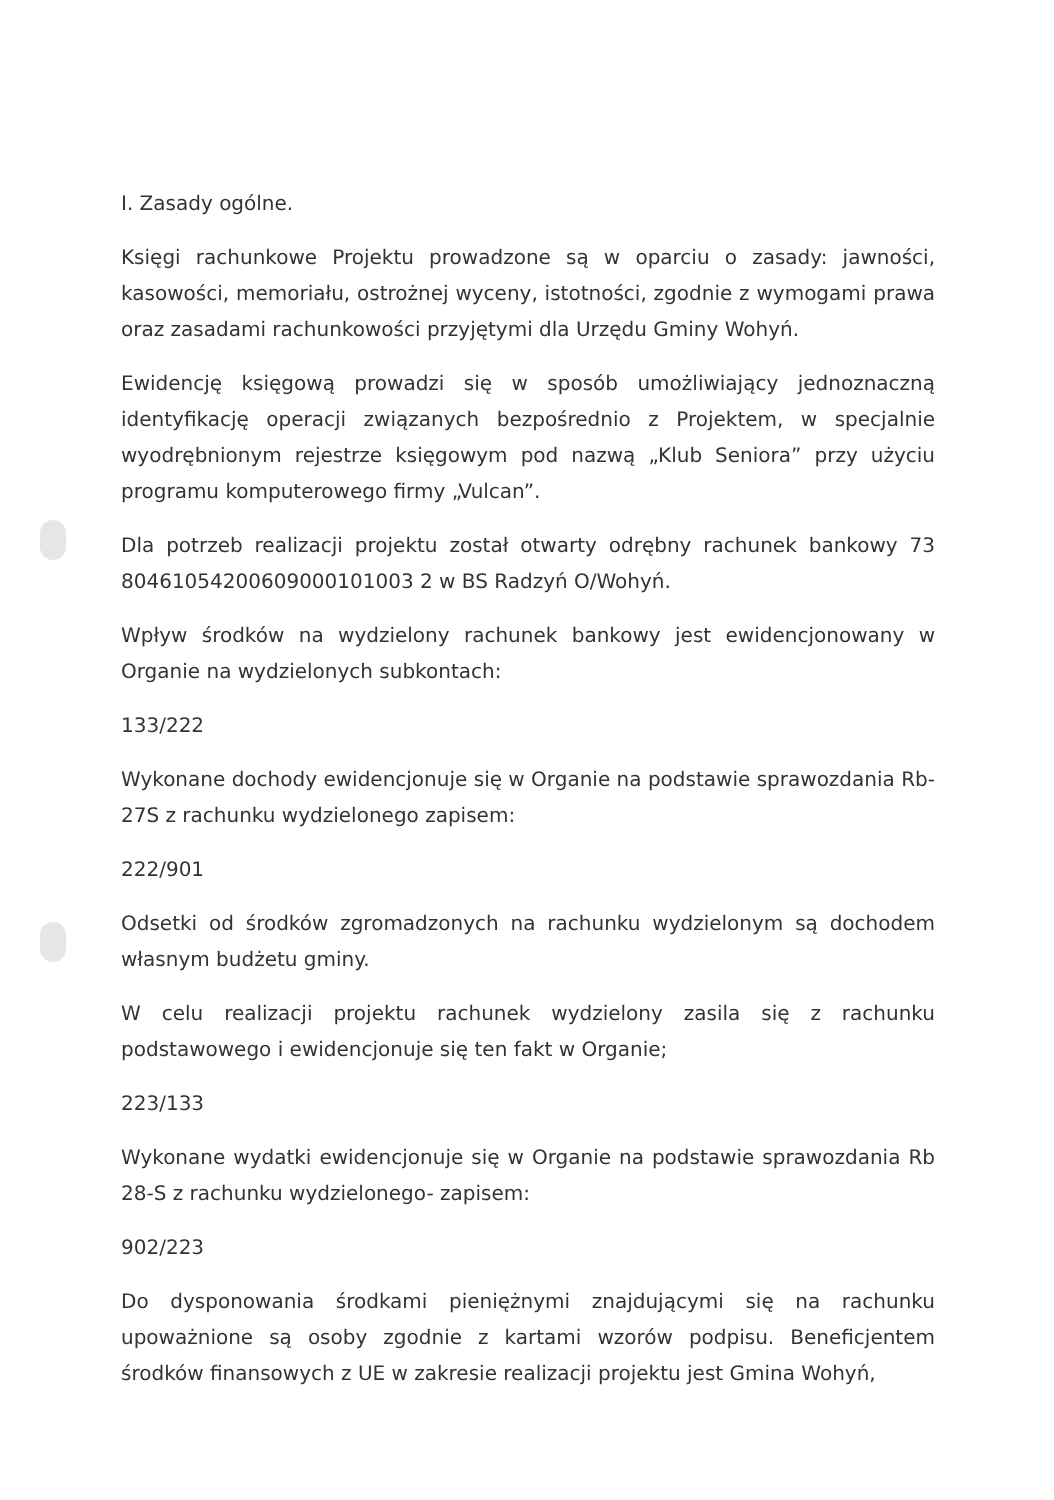I. Zasady ogólne.
Księgi rachunkowe Projektu prowadzone są w oparciu o zasady: jawności, kasowości, memoriału, ostrożnej wyceny, istotności, zgodnie z wymogami prawa oraz zasadami rachunkowości przyjętymi dla Urzędu Gminy Wohyń.
Ewidencję księgową prowadzi się w sposób umożliwiający jednoznaczną identyfikację operacji związanych bezpośrednio z Projektem, w specjalnie wyodrębnionym rejestrze księgowym pod nazwą „Klub Seniora” przy użyciu programu komputerowego firmy „Vulcan”.
Dla potrzeb realizacji projektu został otwarty odrębny rachunek bankowy 73 80461054200609000101003 2 w BS Radzyń O/Wohyń.
Wpływ środków na wydzielony rachunek bankowy jest ewidencjonowany w Organie na wydzielonych subkontach:
133/222
Wykonane dochody ewidencjonuje się w Organie na podstawie sprawozdania Rb-27S z rachunku wydzielonego zapisem:
222/901
Odsetki od środków zgromadzonych na rachunku wydzielonym są dochodem własnym budżetu gminy.
W celu realizacji projektu rachunek wydzielony zasila się z rachunku podstawowego i ewidencjonuje się ten fakt w Organie;
223/133
Wykonane wydatki ewidencjonuje się w Organie na podstawie sprawozdania Rb 28-S z rachunku wydzielonego- zapisem:
902/223
Do dysponowania środkami pieniężnymi znajdującymi się na rachunku upoważnione są osoby zgodnie z kartami wzorów podpisu. Beneficjentem środków finansowych z UE w zakresie realizacji projektu jest Gmina Wohyń,